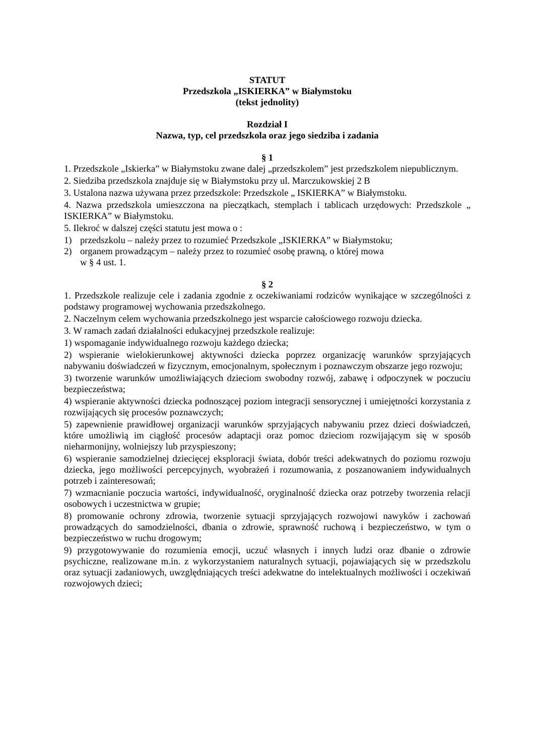STATUT
Przedszkola „ISKIERKA” w Białymstoku
(tekst jednolity)
Rozdział I
Nazwa, typ, cel przedszkola oraz jego siedziba i zadania
§ 1
1. Przedszkole „Iskierka” w Białymstoku zwane dalej „przedszkolem” jest przedszkolem niepublicznym.
2. Siedziba przedszkola znajduje się w Białymstoku przy ul. Marczukowskiej 2 B
3. Ustalona nazwa używana przez przedszkole: Przedszkole „ ISKIERKA” w Białymstoku.
4. Nazwa przedszkola umieszczona na pieczątkach, stemplach i tablicach urzędowych: Przedszkole „ ISKIERKA” w Białymstoku.
5. Ilekroć w dalszej części statutu jest mowa o :
1) przedszkolu – należy przez to rozumieć Przedszkole „ISKIERKA” w Białymstoku;
2) organem prowadzącym – należy przez to rozumieć osobę prawną, o której mowa
w § 4 ust. 1.
§ 2
1. Przedszkole realizuje cele i zadania zgodnie z oczekiwaniami rodziców wynikające w szczególności z podstawy programowej wychowania przedszkolnego.
2. Naczelnym celem wychowania przedszkolnego jest wsparcie całościowego rozwoju dziecka.
3. W ramach zadań działalności edukacyjnej przedszkole realizuje:
1) wspomaganie indywidualnego rozwoju każdego dziecka;
2) wspieranie wielokierunkowej aktywności dziecka poprzez organizację warunków sprzyjających nabywaniu doświadczeń w fizycznym, emocjonalnym, społecznym i poznawczym obszarze jego rozwoju;
3) tworzenie warunków umożliwiających dzieciom swobodny rozwój, zabawę i odpoczynek w poczuciu bezpieczeństwa;
4) wspieranie aktywności dziecka podnoszącej poziom integracji sensorycznej i umiejętności korzystania z rozwijających się procesów poznawczych;
5) zapewnienie prawidłowej organizacji warunków sprzyjających nabywaniu przez dzieci doświadczeń, które umożliwią im ciągłość procesów adaptacji oraz pomoc dzieciom rozwijającym się w sposób nieharmonijny, wolniejszy lub przyspieszony;
6) wspieranie samodzielnej dziecięcej eksploracji świata, dobór treści adekwatnych do poziomu rozwoju dziecka, jego możliwości percepcyjnych, wyobrażeń i rozumowania, z poszanowaniem indywidualnych potrzeb i zainteresowań;
7) wzmacnianie poczucia wartości, indywidualność, oryginalność dziecka oraz potrzeby tworzenia relacji osobowych i uczestnictwa w grupie;
8) promowanie ochrony zdrowia, tworzenie sytuacji sprzyjających rozwojowi nawyków i zachowań prowadzących do samodzielności, dbania o zdrowie, sprawność ruchową i bezpieczeństwo, w tym o bezpieczeństwo w ruchu drogowym;
9) przygotowywanie do rozumienia emocji, uczuć własnych i innych ludzi oraz dbanie o zdrowie psychiczne, realizowane m.in. z wykorzystaniem naturalnych sytuacji, pojawiających się w przedszkolu oraz sytuacji zadaniowych, uwzględniających treści adekwatne do intelektualnych możliwości i oczekiwań rozwojowych dzieci;